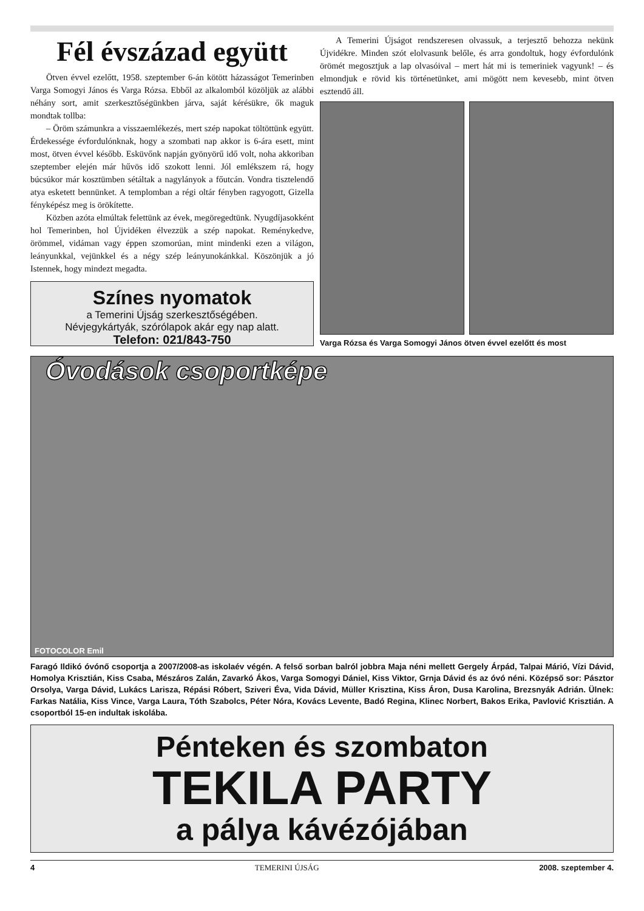Fél évszázad együtt
Ötven évvel ezelőtt, 1958. szeptember 6-án kötött házasságot Temerinben Varga Somogyi János és Varga Rózsa. Ebből az alkalomból közöljük az alábbi néhány sort, amit szerkesztőségünkben járva, saját kérésükre, ők maguk mondtak tollba:
– Öröm számunkra a visszaemlékezés, mert szép napokat töltöttünk együtt. Érdekessége évfordulónknak, hogy a szombati nap akkor is 6-ára esett, mint most, ötven évvel később. Esküvőnk napján gyönyörű idő volt, noha akkoriban szeptember elején már hűvös idő szokott lenni. Jól emlékszem rá, hogy búcsúkor már kosztümben sétáltak a nagylányok a főutcán. Vondra tisztelendő atya esketett bennünket. A templomban a régi oltár fényben ragyogott, Gizella fényképész meg is örökítette.
Közben azóta elmúltak felettünk az évek, megöregedtünk. Nyugdíjasokként hol Temerinben, hol Újvidéken élvezzük a szép napokat. Reménykedve, örömmel, vidáman vagy éppen szomorúan, mint mindenki ezen a világon, leányunkkal, vejünkkel és a négy szép leányunokánkkal. Köszönjük a jó Istennek, hogy mindezt megadta.
Színes nyomatok
a Temerini Újság szerkesztőségében.
Névjegykártyák, szórólapok akár egy nap alatt.
Telefon: 021/843-750
A Temerini Újságot rendszeresen olvassuk, a terjesztő behozza nekünk Újvidékre. Minden szót elolvasunk belőle, és arra gondoltuk, hogy évfordulónk örömét megosztjuk a lap olvasóival – mert hát mi is temeriniek vagyunk! – és elmondjuk e rövid kis történetünket, ami mögött nem kevesebb, mint ötven esztendő áll.
Varga Rózsa és Varga Somogyi János ötven évvel ezelőtt és most
Óvodások csoportképe
FOTOCOLOR Emil
Faragó Ildikó óvónő csoportja a 2007/2008-as iskolaév végén. A felső sorban balról jobbra Maja néni mellett Gergely Árpád, Talpai Márió, Vízi Dávid, Homolya Krisztián, Kiss Csaba, Mészáros Zalán, Zavarkó Ákos, Varga Somogyi Dániel, Kiss Viktor, Grnja Dávid és az óvó néni. Középső sor: Pásztor Orsolya, Varga Dávid, Lukács Larisza, Répási Róbert, Sziveri Éva, Vida Dávid, Müller Krisztina, Kiss Áron, Dusa Karolina, Brezsnyák Adrián. Ülnek: Farkas Natália, Kiss Vince, Varga Laura, Tóth Szabolcs, Péter Nóra, Kovács Levente, Badó Regina, Klinec Norbert, Bakos Erika, Pavlović Krisztián. A csoportból 15-en indultak iskolába.
Pénteken és szombaton
TEKILA PARTY
a pálya kávézójában
4 TEMERINI ÚJSÁG 2008. szeptember 4.